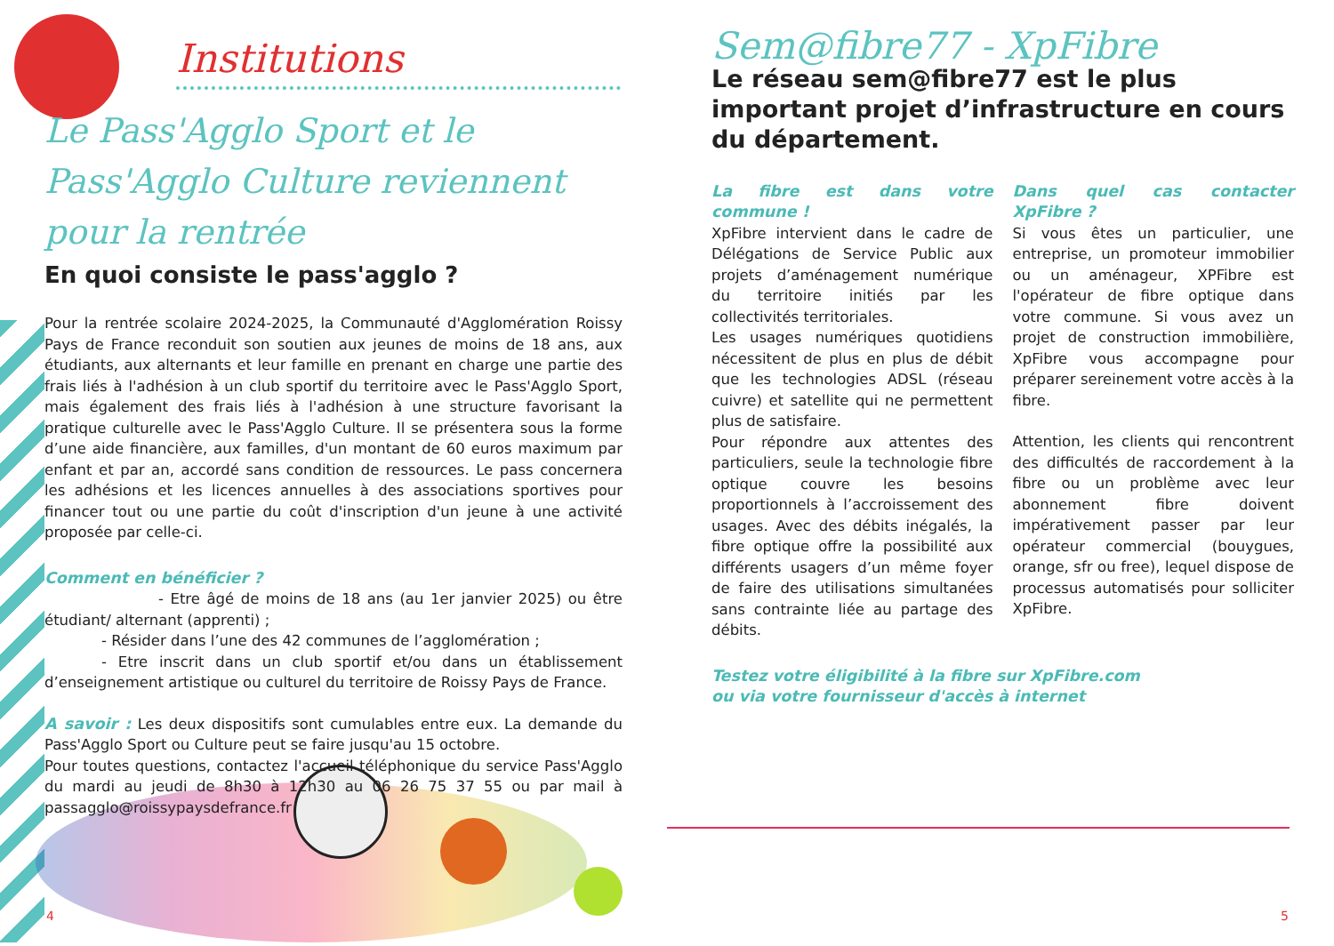Institutions
Le Pass'Agglo Sport et le Pass'Agglo Culture reviennent pour la rentrée
En quoi consiste le pass'agglo ?
Pour la rentrée scolaire 2024-2025, la Communauté d'Agglomération Roissy Pays de France reconduit son soutien aux jeunes de moins de 18 ans, aux étudiants, aux alternants et leur famille en prenant en charge une partie des frais liés à l'adhésion à un club sportif du territoire avec le Pass'Agglo Sport, mais également des frais liés à l'adhésion à une structure favorisant la pratique culturelle avec le Pass'Agglo Culture. Il se présentera sous la forme d’une aide financière, aux familles, d'un montant de 60 euros maximum par enfant et par an, accordé sans condition de ressources. Le pass concernera les adhésions et les licences annuelles à des associations sportives pour financer tout ou une partie du coût d'inscription d'un jeune à une activité proposée par celle-ci.
Comment en bénéficier ?
- Etre âgé de moins de 18 ans (au 1er janvier 2025) ou être étudiant/ alternant (apprenti) ;
- Résider dans l’une des 42 communes de l’agglomération ;
- Etre inscrit dans un club sportif et/ou dans un établissement d’enseignement artistique ou culturel du territoire de Roissy Pays de France.
A savoir : Les deux dispositifs sont cumulables entre eux. La demande du Pass'Agglo Sport ou Culture peut se faire jusqu'au 15 octobre.
Pour toutes questions, contactez l'accueil téléphonique du service Pass'Agglo du mardi au jeudi de 8h30 à 12h30 au 06 26 75 37 55 ou par mail à passagglo@roissypaysdefrance.fr
Sem@fibre77 - XpFibre
Le réseau sem@fibre77 est le plus important projet d’infrastructure en cours du département.
La fibre est dans votre commune !
XpFibre intervient dans le cadre de Délégations de Service Public aux projets d’aménagement numérique du territoire initiés par les collectivités territoriales.
Les usages numériques quotidiens nécessitent de plus en plus de débit que les technologies ADSL (réseau cuivre) et satellite qui ne permettent plus de satisfaire.
Pour répondre aux attentes des particuliers, seule la technologie fibre optique couvre les besoins proportionnels à l’accroissement des usages. Avec des débits inégalés, la fibre optique offre la possibilité aux différents usagers d’un même foyer de faire des utilisations simultanées sans contrainte liée au partage des débits.
Dans quel cas contacter XpFibre ?
Si vous êtes un particulier, une entreprise, un promoteur immobilier ou un aménageur, XPFibre est l'opérateur de fibre optique dans votre commune. Si vous avez un projet de construction immobilière, XpFibre vous accompagne pour préparer sereinement votre accès à la fibre.
Attention, les clients qui rencontrent des difficultés de raccordement à la fibre ou un problème avec leur abonnement fibre doivent impérativement passer par leur opérateur commercial (bouygues, orange, sfr ou free), lequel dispose de processus automatisés pour solliciter XpFibre.
Testez votre éligibilité à la fibre sur XpFibre.com
ou via votre fournisseur d'accès à internet
4 5